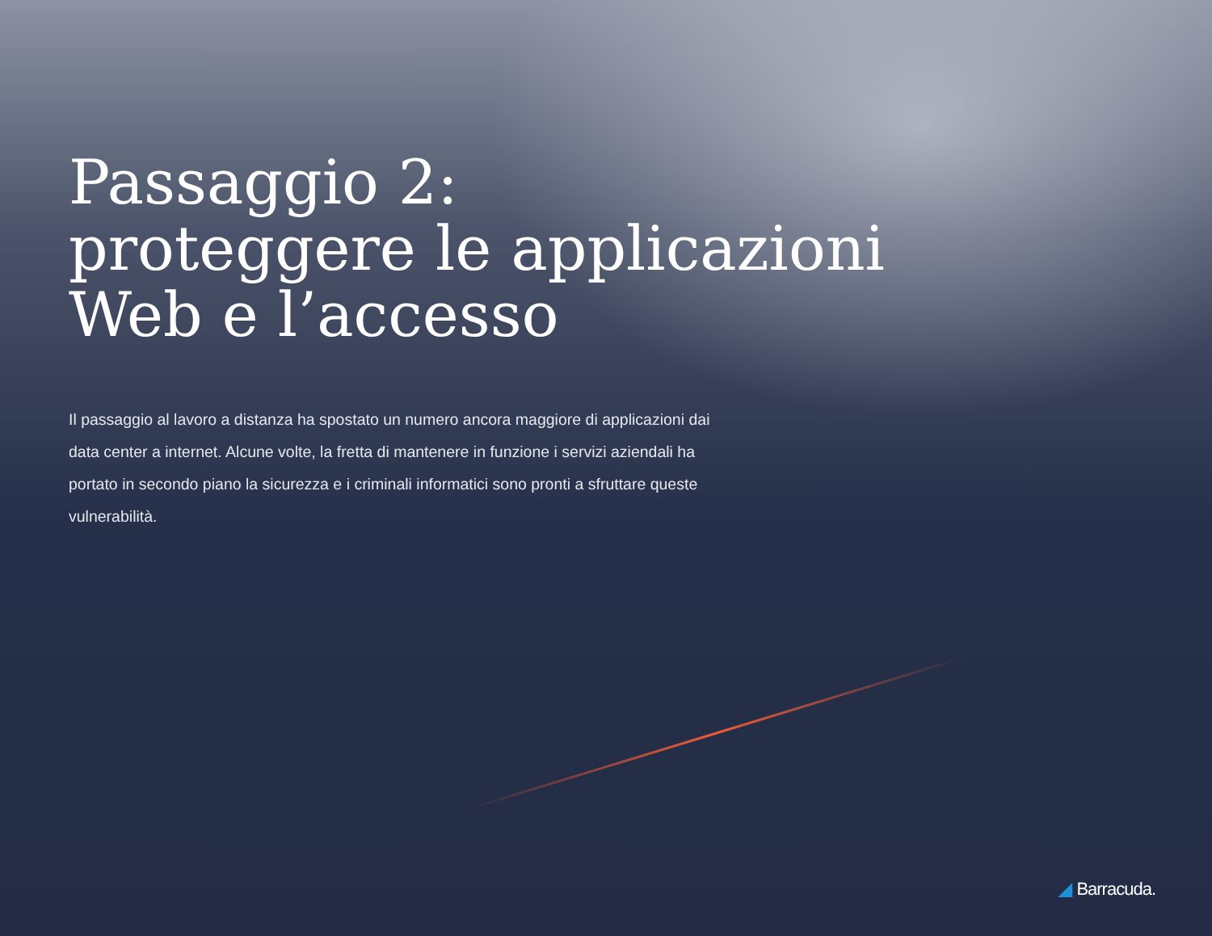Passaggio 2:
proteggere le applicazioni
Web e l’accesso
Il passaggio al lavoro a distanza ha spostato un numero ancora maggiore di applicazioni dai data center a internet. Alcune volte, la fretta di mantenere in funzione i servizi aziendali ha portato in secondo piano la sicurezza e i criminali informatici sono pronti a sfruttare queste vulnerabilità.
◢ Barracuda.